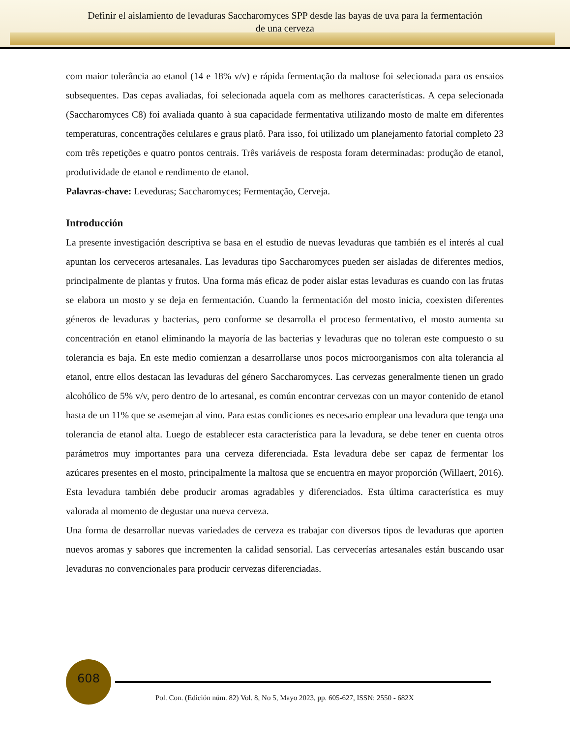Definir el aislamiento de levaduras Saccharomyces SPP desde las bayas de uva para la fermentación
de una cerveza
com maior tolerância ao etanol (14 e 18% v/v) e rápida fermentação da maltose foi selecionada para os ensaios subsequentes. Das cepas avaliadas, foi selecionada aquela com as melhores características. A cepa selecionada (Saccharomyces C8) foi avaliada quanto à sua capacidade fermentativa utilizando mosto de malte em diferentes temperaturas, concentrações celulares e graus platô. Para isso, foi utilizado um planejamento fatorial completo 23 com três repetições e quatro pontos centrais. Três variáveis de resposta foram determinadas: produção de etanol, produtividade de etanol e rendimento de etanol.
Palavras-chave: Leveduras; Saccharomyces; Fermentação, Cerveja.
Introducción
La presente investigación descriptiva se basa en el estudio de nuevas levaduras que también es el interés al cual apuntan los cerveceros artesanales. Las levaduras tipo Saccharomyces pueden ser aisladas de diferentes medios, principalmente de plantas y frutos. Una forma más eficaz de poder aislar estas levaduras es cuando con las frutas se elabora un mosto y se deja en fermentación. Cuando la fermentación del mosto inicia, coexisten diferentes géneros de levaduras y bacterias, pero conforme se desarrolla el proceso fermentativo, el mosto aumenta su concentración en etanol eliminando la mayoría de las bacterias y levaduras que no toleran este compuesto o su tolerancia es baja. En este medio comienzan a desarrollarse unos pocos microorganismos con alta tolerancia al etanol, entre ellos destacan las levaduras del género Saccharomyces. Las cervezas generalmente tienen un grado alcohólico de 5% v/v, pero dentro de lo artesanal, es común encontrar cervezas con un mayor contenido de etanol hasta de un 11% que se asemejan al vino. Para estas condiciones es necesario emplear una levadura que tenga una tolerancia de etanol alta. Luego de establecer esta característica para la levadura, se debe tener en cuenta otros parámetros muy importantes para una cerveza diferenciada. Esta levadura debe ser capaz de fermentar los azúcares presentes en el mosto, principalmente la maltosa que se encuentra en mayor proporción (Willaert, 2016). Esta levadura también debe producir aromas agradables y diferenciados. Esta última característica es muy valorada al momento de degustar una nueva cerveza.
Una forma de desarrollar nuevas variedades de cerveza es trabajar con diversos tipos de levaduras que aporten nuevos aromas y sabores que incrementen la calidad sensorial. Las cervecerías artesanales están buscando usar levaduras no convencionales para producir cervezas diferenciadas.
608
Pol. Con. (Edición núm. 82) Vol. 8, No 5, Mayo 2023, pp. 605-627, ISSN: 2550 - 682X